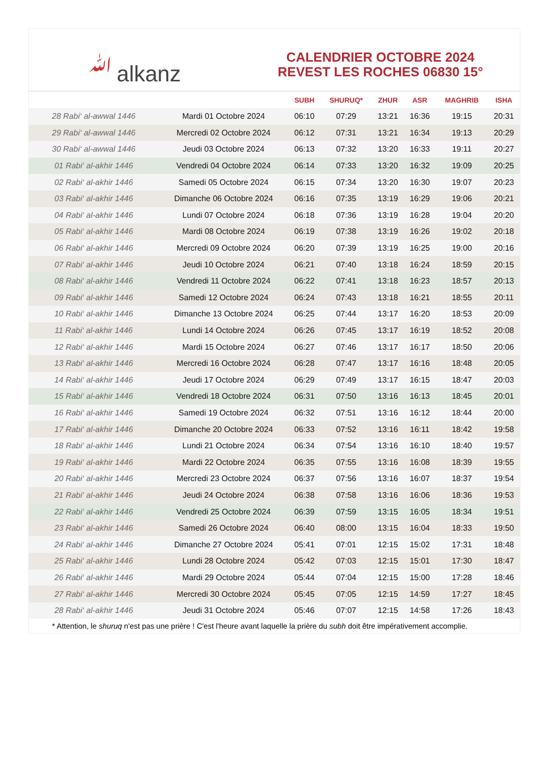ﷲalkanz
CALENDRIER OCTOBRE 2024
REVEST LES ROCHES 06830 15°
| | | SUBH | SHURUQ* | ZHUR | ASR | MAGHRIB | ISHA |
| --- | --- | --- | --- | --- | --- | --- | --- |
| 28 Rabi‘ al-awwal 1446 | Mardi 01 Octobre 2024 | 06:10 | 07:29 | 13:21 | 16:36 | 19:15 | 20:31 |
| 29 Rabi‘ al-awwal 1446 | Mercredi 02 Octobre 2024 | 06:12 | 07:31 | 13:21 | 16:34 | 19:13 | 20:29 |
| 30 Rabi‘ al-awwal 1446 | Jeudi 03 Octobre 2024 | 06:13 | 07:32 | 13:20 | 16:33 | 19:11 | 20:27 |
| 01 Rabi‘ al-akhir 1446 | Vendredi 04 Octobre 2024 | 06:14 | 07:33 | 13:20 | 16:32 | 19:09 | 20:25 |
| 02 Rabi‘ al-akhir 1446 | Samedi 05 Octobre 2024 | 06:15 | 07:34 | 13:20 | 16:30 | 19:07 | 20:23 |
| 03 Rabi‘ al-akhir 1446 | Dimanche 06 Octobre 2024 | 06:16 | 07:35 | 13:19 | 16:29 | 19:06 | 20:21 |
| 04 Rabi‘ al-akhir 1446 | Lundi 07 Octobre 2024 | 06:18 | 07:36 | 13:19 | 16:28 | 19:04 | 20:20 |
| 05 Rabi‘ al-akhir 1446 | Mardi 08 Octobre 2024 | 06:19 | 07:38 | 13:19 | 16:26 | 19:02 | 20:18 |
| 06 Rabi‘ al-akhir 1446 | Mercredi 09 Octobre 2024 | 06:20 | 07:39 | 13:19 | 16:25 | 19:00 | 20:16 |
| 07 Rabi‘ al-akhir 1446 | Jeudi 10 Octobre 2024 | 06:21 | 07:40 | 13:18 | 16:24 | 18:59 | 20:15 |
| 08 Rabi‘ al-akhir 1446 | Vendredi 11 Octobre 2024 | 06:22 | 07:41 | 13:18 | 16:23 | 18:57 | 20:13 |
| 09 Rabi‘ al-akhir 1446 | Samedi 12 Octobre 2024 | 06:24 | 07:43 | 13:18 | 16:21 | 18:55 | 20:11 |
| 10 Rabi‘ al-akhir 1446 | Dimanche 13 Octobre 2024 | 06:25 | 07:44 | 13:17 | 16:20 | 18:53 | 20:09 |
| 11 Rabi‘ al-akhir 1446 | Lundi 14 Octobre 2024 | 06:26 | 07:45 | 13:17 | 16:19 | 18:52 | 20:08 |
| 12 Rabi‘ al-akhir 1446 | Mardi 15 Octobre 2024 | 06:27 | 07:46 | 13:17 | 16:17 | 18:50 | 20:06 |
| 13 Rabi‘ al-akhir 1446 | Mercredi 16 Octobre 2024 | 06:28 | 07:47 | 13:17 | 16:16 | 18:48 | 20:05 |
| 14 Rabi‘ al-akhir 1446 | Jeudi 17 Octobre 2024 | 06:29 | 07:49 | 13:17 | 16:15 | 18:47 | 20:03 |
| 15 Rabi‘ al-akhir 1446 | Vendredi 18 Octobre 2024 | 06:31 | 07:50 | 13:16 | 16:13 | 18:45 | 20:01 |
| 16 Rabi‘ al-akhir 1446 | Samedi 19 Octobre 2024 | 06:32 | 07:51 | 13:16 | 16:12 | 18:44 | 20:00 |
| 17 Rabi‘ al-akhir 1446 | Dimanche 20 Octobre 2024 | 06:33 | 07:52 | 13:16 | 16:11 | 18:42 | 19:58 |
| 18 Rabi‘ al-akhir 1446 | Lundi 21 Octobre 2024 | 06:34 | 07:54 | 13:16 | 16:10 | 18:40 | 19:57 |
| 19 Rabi‘ al-akhir 1446 | Mardi 22 Octobre 2024 | 06:35 | 07:55 | 13:16 | 16:08 | 18:39 | 19:55 |
| 20 Rabi‘ al-akhir 1446 | Mercredi 23 Octobre 2024 | 06:37 | 07:56 | 13:16 | 16:07 | 18:37 | 19:54 |
| 21 Rabi‘ al-akhir 1446 | Jeudi 24 Octobre 2024 | 06:38 | 07:58 | 13:16 | 16:06 | 18:36 | 19:53 |
| 22 Rabi‘ al-akhir 1446 | Vendredi 25 Octobre 2024 | 06:39 | 07:59 | 13:15 | 16:05 | 18:34 | 19:51 |
| 23 Rabi‘ al-akhir 1446 | Samedi 26 Octobre 2024 | 06:40 | 08:00 | 13:15 | 16:04 | 18:33 | 19:50 |
| 24 Rabi‘ al-akhir 1446 | Dimanche 27 Octobre 2024 | 05:41 | 07:01 | 12:15 | 15:02 | 17:31 | 18:48 |
| 25 Rabi‘ al-akhir 1446 | Lundi 28 Octobre 2024 | 05:42 | 07:03 | 12:15 | 15:01 | 17:30 | 18:47 |
| 26 Rabi‘ al-akhir 1446 | Mardi 29 Octobre 2024 | 05:44 | 07:04 | 12:15 | 15:00 | 17:28 | 18:46 |
| 27 Rabi‘ al-akhir 1446 | Mercredi 30 Octobre 2024 | 05:45 | 07:05 | 12:15 | 14:59 | 17:27 | 18:45 |
| 28 Rabi‘ al-akhir 1446 | Jeudi 31 Octobre 2024 | 05:46 | 07:07 | 12:15 | 14:58 | 17:26 | 18:43 |
* Attention, le shuruq n'est pas une prière ! C'est l'heure avant laquelle la prière du subh doit être impérativement accomplie.